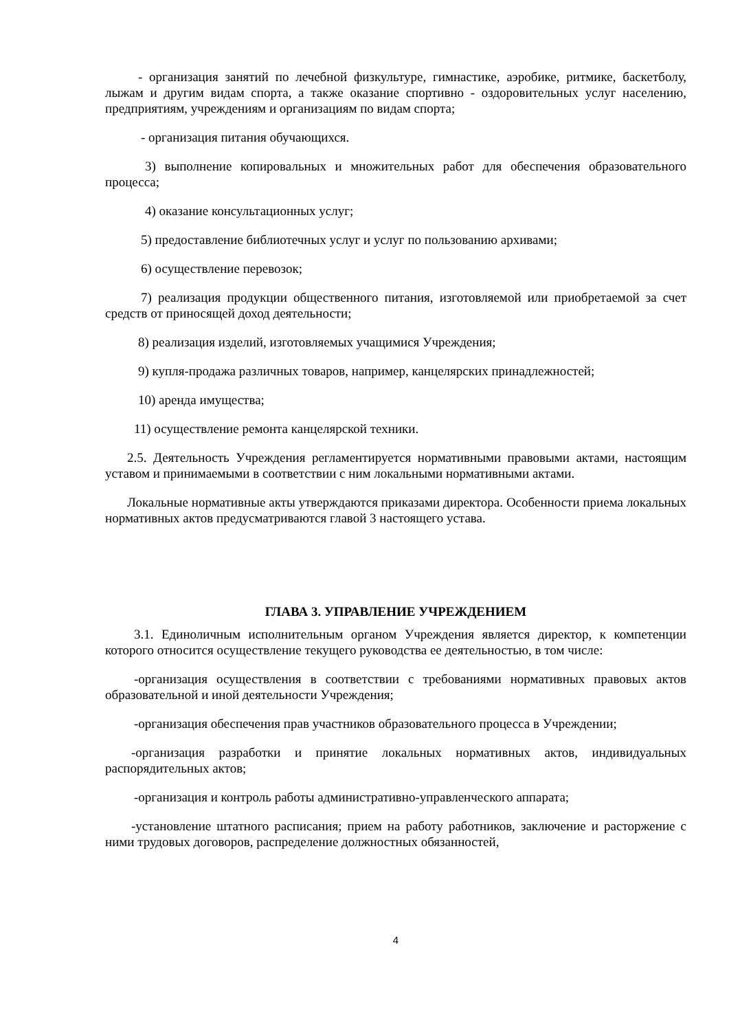- организация занятий по лечебной физкультуре, гимнастике, аэробике, ритмике, баскетболу, лыжам и другим видам спорта, а также оказание спортивно - оздоровительных услуг населению, предприятиям, учреждениям и организациям по видам спорта;
- организация питания обучающихся.
3) выполнение копировальных и множительных работ для обеспечения образовательного процесса;
4) оказание консультационных услуг;
5) предоставление библиотечных услуг и услуг по пользованию архивами;
6) осуществление перевозок;
7) реализация продукции общественного питания, изготовляемой или приобретаемой за счет средств от приносящей доход деятельности;
8) реализация изделий, изготовляемых учащимися Учреждения;
9) купля-продажа различных товаров, например, канцелярских принадлежностей;
10) аренда имущества;
11) осуществление ремонта канцелярской техники.
2.5. Деятельность Учреждения регламентируется нормативными правовыми актами, настоящим уставом и принимаемыми в соответствии с ним локальными нормативными актами.
Локальные нормативные акты утверждаются приказами директора. Особенности приема локальных нормативных актов предусматриваются главой 3 настоящего устава.
ГЛАВА 3. УПРАВЛЕНИЕ УЧРЕЖДЕНИЕМ
3.1. Единоличным исполнительным органом Учреждения является директор, к компетенции которого относится осуществление текущего руководства ее деятельностью, в том числе:
-организация осуществления в соответствии с требованиями нормативных правовых актов образовательной и иной деятельности Учреждения;
-организация обеспечения прав участников образовательного процесса в Учреждении;
-организация разработки и принятие локальных нормативных актов, индивидуальных распорядительных актов;
-организация и контроль работы административно-управленческого аппарата;
-установление штатного расписания; прием на работу работников, заключение и расторжение с ними трудовых договоров, распределение должностных обязанностей,
4